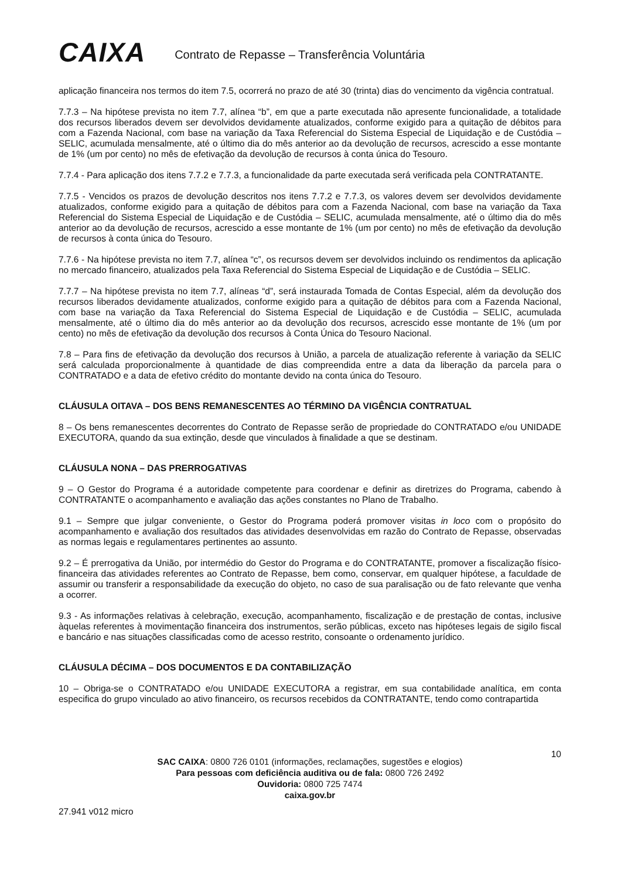CAIXA
Contrato de Repasse – Transferência Voluntária
aplicação financeira nos termos do item 7.5, ocorrerá no prazo de até 30 (trinta) dias do vencimento da vigência contratual.
7.7.3 – Na hipótese prevista no item 7.7, alínea “b”, em que a parte executada não apresente funcionalidade, a totalidade dos recursos liberados devem ser devolvidos devidamente atualizados, conforme exigido para a quitação de débitos para com a Fazenda Nacional, com base na variação da Taxa Referencial do Sistema Especial de Liquidação e de Custódia – SELIC, acumulada mensalmente, até o último dia do mês anterior ao da devolução de recursos, acrescido a esse montante de 1% (um por cento) no mês de efetivação da devolução de recursos à conta única do Tesouro.
7.7.4 - Para aplicação dos itens 7.7.2 e 7.7.3, a funcionalidade da parte executada será verificada pela CONTRATANTE.
7.7.5 - Vencidos os prazos de devolução descritos nos itens 7.7.2 e 7.7.3, os valores devem ser devolvidos devidamente atualizados, conforme exigido para a quitação de débitos para com a Fazenda Nacional, com base na variação da Taxa Referencial do Sistema Especial de Liquidação e de Custódia – SELIC, acumulada mensalmente, até o último dia do mês anterior ao da devolução de recursos, acrescido a esse montante de 1% (um por cento) no mês de efetivação da devolução de recursos à conta única do Tesouro.
7.7.6 - Na hipótese prevista no item 7.7, alínea “c”, os recursos devem ser devolvidos incluindo os rendimentos da aplicação no mercado financeiro, atualizados pela Taxa Referencial do Sistema Especial de Liquidação e de Custódia – SELIC.
7.7.7 – Na hipótese prevista no item 7.7, alíneas “d”, será instaurada Tomada de Contas Especial, além da devolução dos recursos liberados devidamente atualizados, conforme exigido para a quitação de débitos para com a Fazenda Nacional, com base na variação da Taxa Referencial do Sistema Especial de Liquidação e de Custódia – SELIC, acumulada mensalmente, até o último dia do mês anterior ao da devolução dos recursos, acrescido esse montante de 1% (um por cento) no mês de efetivação da devolução dos recursos à Conta Única do Tesouro Nacional.
7.8 – Para fins de efetivação da devolução dos recursos à União, a parcela de atualização referente à variação da SELIC será calculada proporcionalmente à quantidade de dias compreendida entre a data da liberação da parcela para o CONTRATADO e a data de efetivo crédito do montante devido na conta única do Tesouro.
CLÁUSULA OITAVA – DOS BENS REMANESCENTES AO TÉRMINO DA VIGÊNCIA CONTRATUAL
8 – Os bens remanescentes decorrentes do Contrato de Repasse serão de propriedade do CONTRATADO e/ou UNIDADE EXECUTORA, quando da sua extinção, desde que vinculados à finalidade a que se destinam.
CLÁUSULA NONA – DAS PRERROGATIVAS
9 – O Gestor do Programa é a autoridade competente para coordenar e definir as diretrizes do Programa, cabendo à CONTRATANTE o acompanhamento e avaliação das ações constantes no Plano de Trabalho.
9.1 – Sempre que julgar conveniente, o Gestor do Programa poderá promover visitas in loco com o propósito do acompanhamento e avaliação dos resultados das atividades desenvolvidas em razão do Contrato de Repasse, observadas as normas legais e regulamentares pertinentes ao assunto.
9.2 – É prerrogativa da União, por intermédio do Gestor do Programa e do CONTRATANTE, promover a fiscalização físico-financeira das atividades referentes ao Contrato de Repasse, bem como, conservar, em qualquer hipótese, a faculdade de assumir ou transferir a responsabilidade da execução do objeto, no caso de sua paralisação ou de fato relevante que venha a ocorrer.
9.3 - As informações relativas à celebração, execução, acompanhamento, fiscalização e de prestação de contas, inclusive àquelas referentes à movimentação financeira dos instrumentos, serão públicas, exceto nas hipóteses legais de sigilo fiscal e bancário e nas situações classificadas como de acesso restrito, consoante o ordenamento jurídico.
CLÁUSULA DÉCIMA – DOS DOCUMENTOS E DA CONTABILIZAÇÃO
10 – Obriga-se o CONTRATADO e/ou UNIDADE EXECUTORA a registrar, em sua contabilidade analítica, em conta especifica do grupo vinculado ao ativo financeiro, os recursos recebidos da CONTRATANTE, tendo como contrapartida
10
SAC CAIXA: 0800 726 0101 (informações, reclamações, sugestões e elogios)
Para pessoas com deficiência auditiva ou de fala: 0800 726 2492
Ouvidoria: 0800 725 7474
caixa.gov.br
27.941 v012 micro